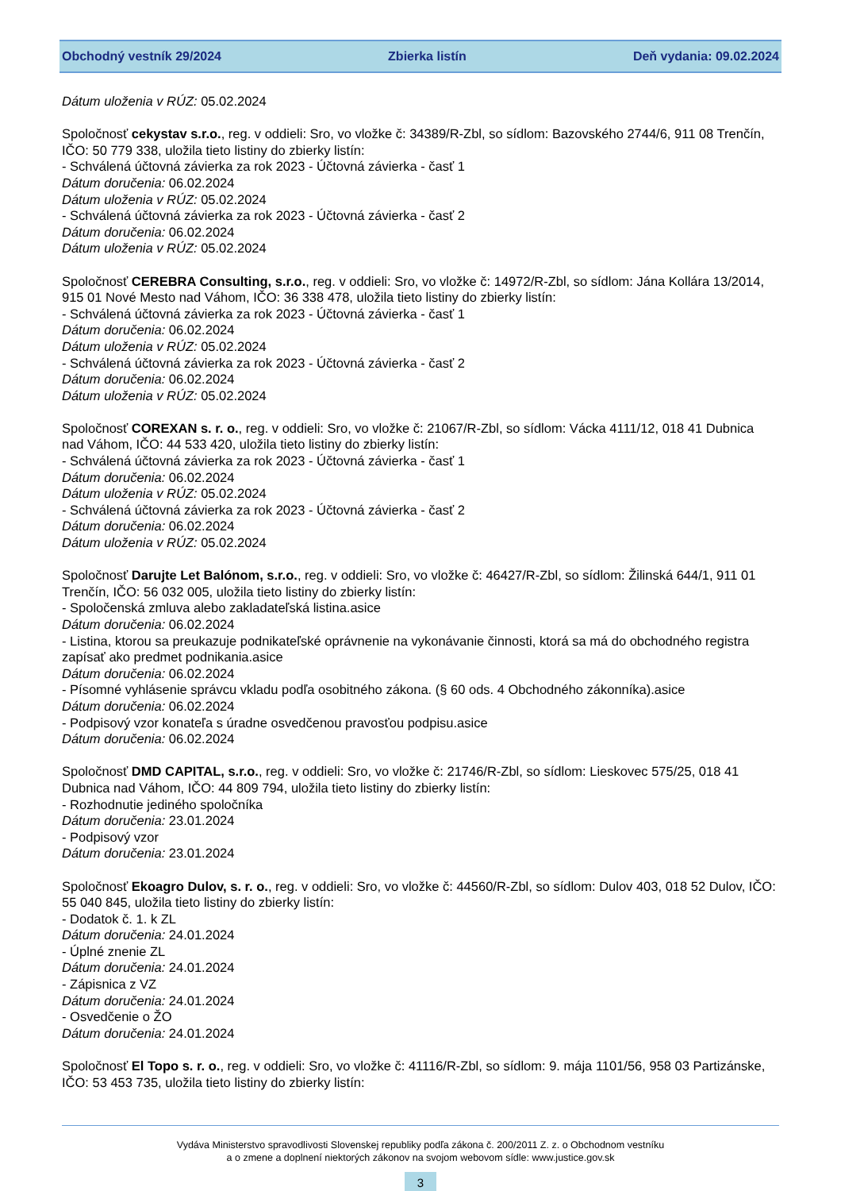Obchodný vestník 29/2024 Zbierka listín Deň vydania: 09.02.2024
Dátum uloženia v RÚZ: 05.02.2024
Spoločnosť cekystav s.r.o., reg. v oddieli: Sro, vo vložke č: 34389/R-Zbl, so sídlom: Bazovského 2744/6, 911 08 Trenčín, IČO: 50 779 338, uložila tieto listiny do zbierky listín:
- Schválená účtovná závierka za rok 2023 - Účtovná závierka - časť 1
Dátum doručenia: 06.02.2024
Dátum uloženia v RÚZ: 05.02.2024
- Schválená účtovná závierka za rok 2023 - Účtovná závierka - časť 2
Dátum doručenia: 06.02.2024
Dátum uloženia v RÚZ: 05.02.2024
Spoločnosť CEREBRA Consulting, s.r.o., reg. v oddieli: Sro, vo vložke č: 14972/R-Zbl, so sídlom: Jána Kollára 13/2014, 915 01 Nové Mesto nad Váhom, IČO: 36 338 478, uložila tieto listiny do zbierky listín:
- Schválená účtovná závierka za rok 2023 - Účtovná závierka - časť 1
Dátum doručenia: 06.02.2024
Dátum uloženia v RÚZ: 05.02.2024
- Schválená účtovná závierka za rok 2023 - Účtovná závierka - časť 2
Dátum doručenia: 06.02.2024
Dátum uloženia v RÚZ: 05.02.2024
Spoločnosť COREXAN s. r. o., reg. v oddieli: Sro, vo vložke č: 21067/R-Zbl, so sídlom: Vácka 4111/12, 018 41 Dubnica nad Váhom, IČO: 44 533 420, uložila tieto listiny do zbierky listín:
- Schválená účtovná závierka za rok 2023 - Účtovná závierka - časť 1
Dátum doručenia: 06.02.2024
Dátum uloženia v RÚZ: 05.02.2024
- Schválená účtovná závierka za rok 2023 - Účtovná závierka - časť 2
Dátum doručenia: 06.02.2024
Dátum uloženia v RÚZ: 05.02.2024
Spoločnosť Darujte Let Balónom, s.r.o., reg. v oddieli: Sro, vo vložke č: 46427/R-Zbl, so sídlom: Žilinská 644/1, 911 01 Trenčín, IČO: 56 032 005, uložila tieto listiny do zbierky listín:
- Spoločenská zmluva alebo zakladateľská listina.asice
Dátum doručenia: 06.02.2024
- Listina, ktorou sa preukazuje podnikateľské oprávnenie na vykonávanie činnosti, ktorá sa má do obchodného registra zapísať ako predmet podnikania.asice
Dátum doručenia: 06.02.2024
- Písomné vyhlásenie správcu vkladu podľa osobitného zákona. (§ 60 ods. 4 Obchodného zákonníka).asice
Dátum doručenia: 06.02.2024
- Podpisový vzor konateľa s úradne osvedčenou pravosťou podpisu.asice
Dátum doručenia: 06.02.2024
Spoločnosť DMD CAPITAL, s.r.o., reg. v oddieli: Sro, vo vložke č: 21746/R-Zbl, so sídlom: Lieskovec 575/25, 018 41 Dubnica nad Váhom, IČO: 44 809 794, uložila tieto listiny do zbierky listín:
- Rozhodnutie jediného spoločníka
Dátum doručenia: 23.01.2024
- Podpisový vzor
Dátum doručenia: 23.01.2024
Spoločnosť Ekoagro Dulov, s. r. o., reg. v oddieli: Sro, vo vložke č: 44560/R-Zbl, so sídlom: Dulov 403, 018 52 Dulov, IČO: 55 040 845, uložila tieto listiny do zbierky listín:
- Dodatok č. 1. k ZL
Dátum doručenia: 24.01.2024
- Úplné znenie ZL
Dátum doručenia: 24.01.2024
- Zápisnica z VZ
Dátum doručenia: 24.01.2024
- Osvedčenie o ŽO
Dátum doručenia: 24.01.2024
Spoločnosť El Topo s. r. o., reg. v oddieli: Sro, vo vložke č: 41116/R-Zbl, so sídlom: 9. mája 1101/56, 958 03 Partizánske, IČO: 53 453 735, uložila tieto listiny do zbierky listín:
Vydáva Ministerstvo spravodlivosti Slovenskej republiky podľa zákona č. 200/2011 Z. z. o Obchodnom vestníku
a o zmene a doplnení niektorých zákonov na svojom webovom sídle: www.justice.gov.sk
3